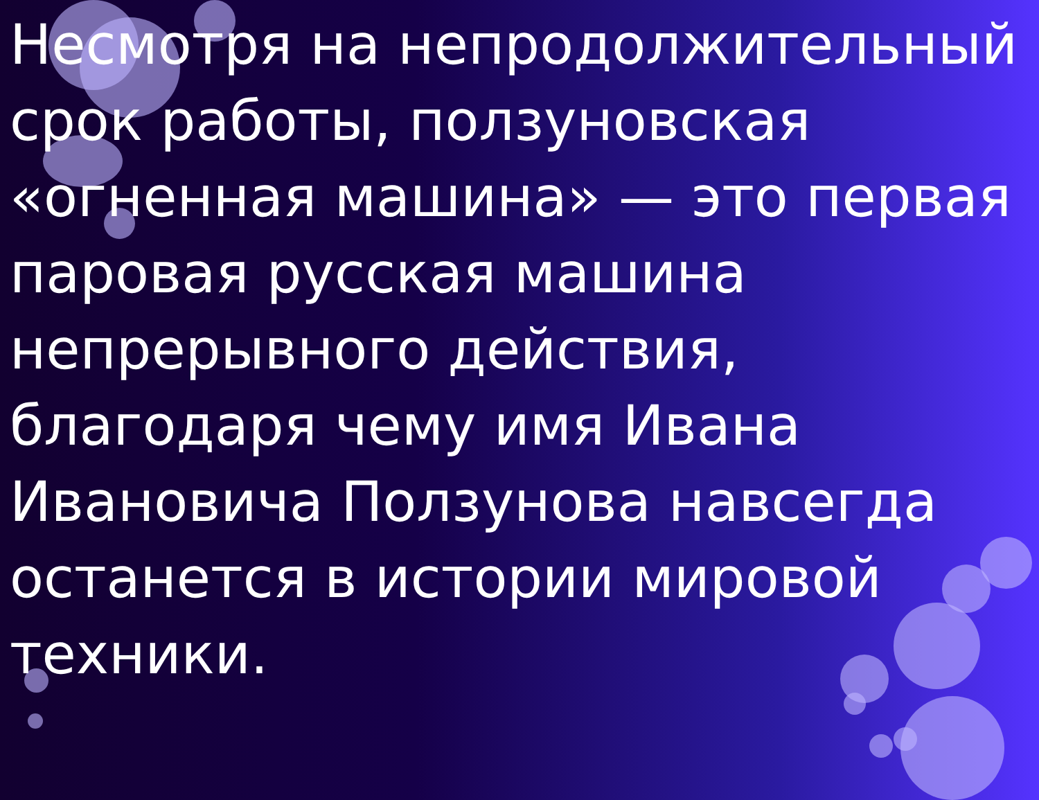Несмотря на непродолжительный срок работы, ползуновская «огненная машина» — это первая паровая русская машина непрерывного действия, благодаря чему имя Ивана Ивановича Ползунова навсегда останется в истории мировой техники.